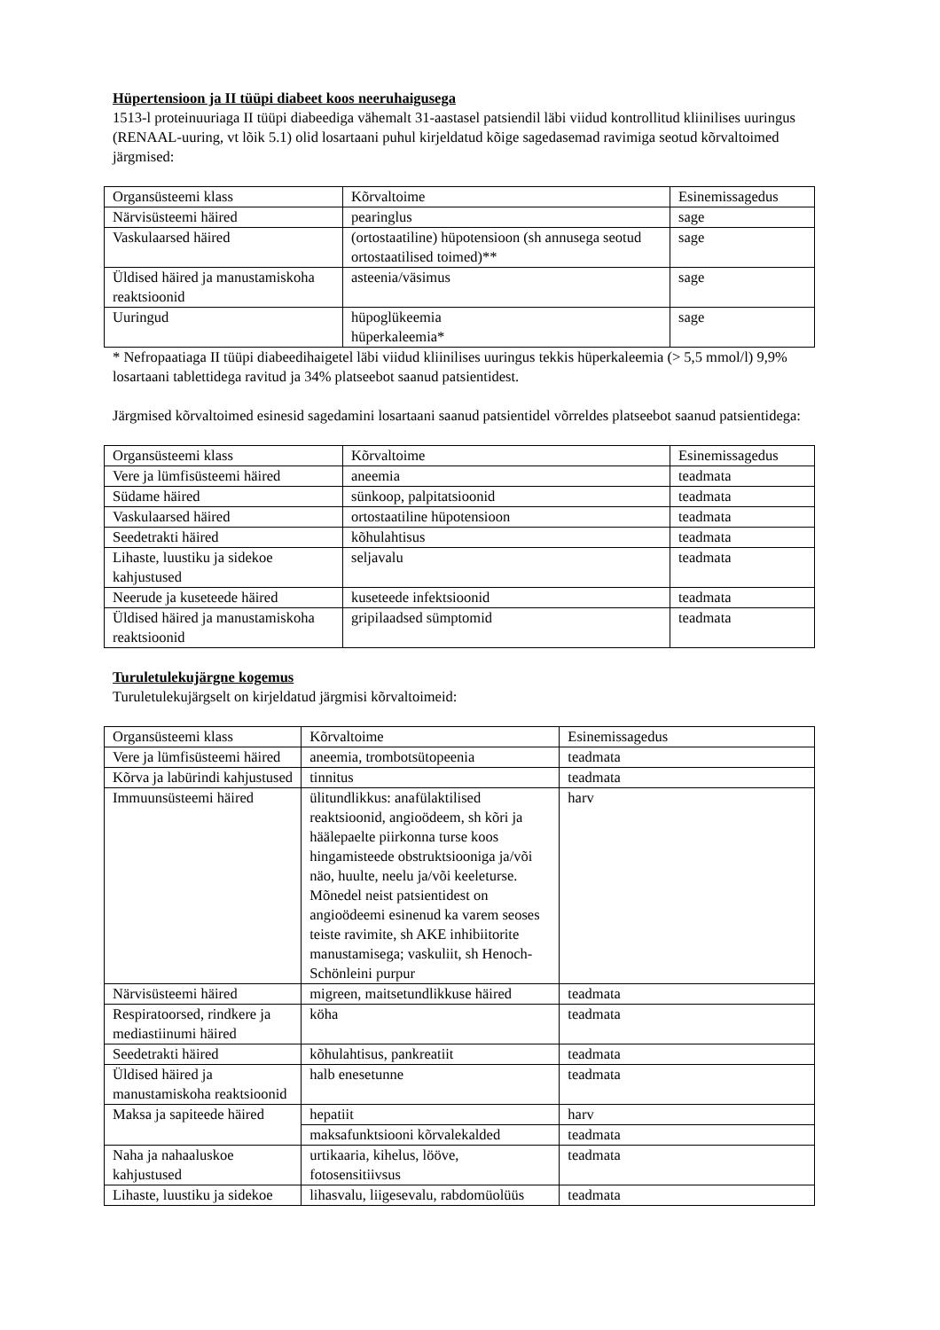Hüpertensioon ja II tüüpi diabeet koos neeruhaigusega
1513-l proteinuuriaga II tüüpi diabeediga vähemalt 31-aastasel patsiendil läbi viidud kontrollitud kliinilises uuringus (RENAAL-uuring, vt lõik 5.1) olid losartaani puhul kirjeldatud kõige sagedasemad ravimiga seotud kõrvaltoimed järgmised:
| Organsüsteemi klass | Kõrvaltoime | Esinemissagedus |
| Närvisüsteemi häired | pearinglus | sage |
| Vaskulaarsed häired | (ortostaatiline) hüpotensioon (sh annusega seotud ortostaatilised toimed)** | sage |
| Üldised häired ja manustamiskoha reaktsioonid | asteenia/väsimus | sage |
| Uuringud | hüpoglükeemia hüperkaleemia* | sage |
* Nefropaatiaga II tüüpi diabeedihaigetel läbi viidud kliinilises uuringus tekkis hüperkaleemia (> 5,5 mmol/l) 9,9% losartaani tablettidega ravitud ja 34% platseebot saanud patsientidest.
Järgmised kõrvaltoimed esinesid sagedamini losartaani saanud patsientidel võrreldes platseebot saanud patsientidega:
| Organsüsteemi klass | Kõrvaltoime | Esinemissagedus |
| Vere ja lümfisüsteemi häired | aneemia | teadmata |
| Südame häired | sünkoop, palpitatsioonid | teadmata |
| Vaskulaarsed häired | ortostaatiline hüpotensioon | teadmata |
| Seedetrakti häired | kõhulahtisus | teadmata |
| Lihaste, luustiku ja sidekoe kahjustused | seljavalu | teadmata |
| Neerude ja kuseteede häired | kuseteede infektsioonid | teadmata |
| Üldised häired ja manustamiskoha reaktsioonid | gripilaadsed sümptomid | teadmata |
Turuletulekujärgne kogemus
Turuletulekujärgselt on kirjeldatud järgmisi kõrvaltoimeid:
| Organsüsteemi klass | Kõrvaltoime | Esinemissagedus |
| Vere ja lümfisüsteemi häired | aneemia, trombotsütopeenia | teadmata |
| Kõrva ja labürindi kahjustused | tinnitus | teadmata |
| Immuunsüsteemi häired | ülitundlikkus: anafülaktilised reaktsioonid, angioödeem, sh kõri ja häälepaelte piirkonna turse koos hingamisteede obstruktsiooniga ja/või näo, huulte, neelu ja/või keeleturse. Mõnedel neist patsientidest on angioödeemi esinenud ka varem seoses teiste ravimite, sh AKE inhibiitorite manustamisega; vaskuliit, sh Henoch-Schönleini purpur | harv |
| Närvisüsteemi häired | migreen, maitsetundlikkuse häired | teadmata |
| Respiratoorsed, rindkere ja mediastiinumi häired | köha | teadmata |
| Seedetrakti häired | kõhulahtisus, pankreatiit | teadmata |
| Üldised häired ja manustamiskoha reaktsioonid | halb enesetunne | teadmata |
| Maksa ja sapiteede häired | hepatiit | harv |
| | maksafunktsiooni kõrvalekalded | teadmata |
| Naha ja nahaaluskoe kahjustused | urtikaaria, kihelus, lööve, fotosensitiivsus | teadmata |
| Lihaste, luustiku ja sidekoe | lihasvalu, liigesevalu, rabdomüolüüs | teadmata |